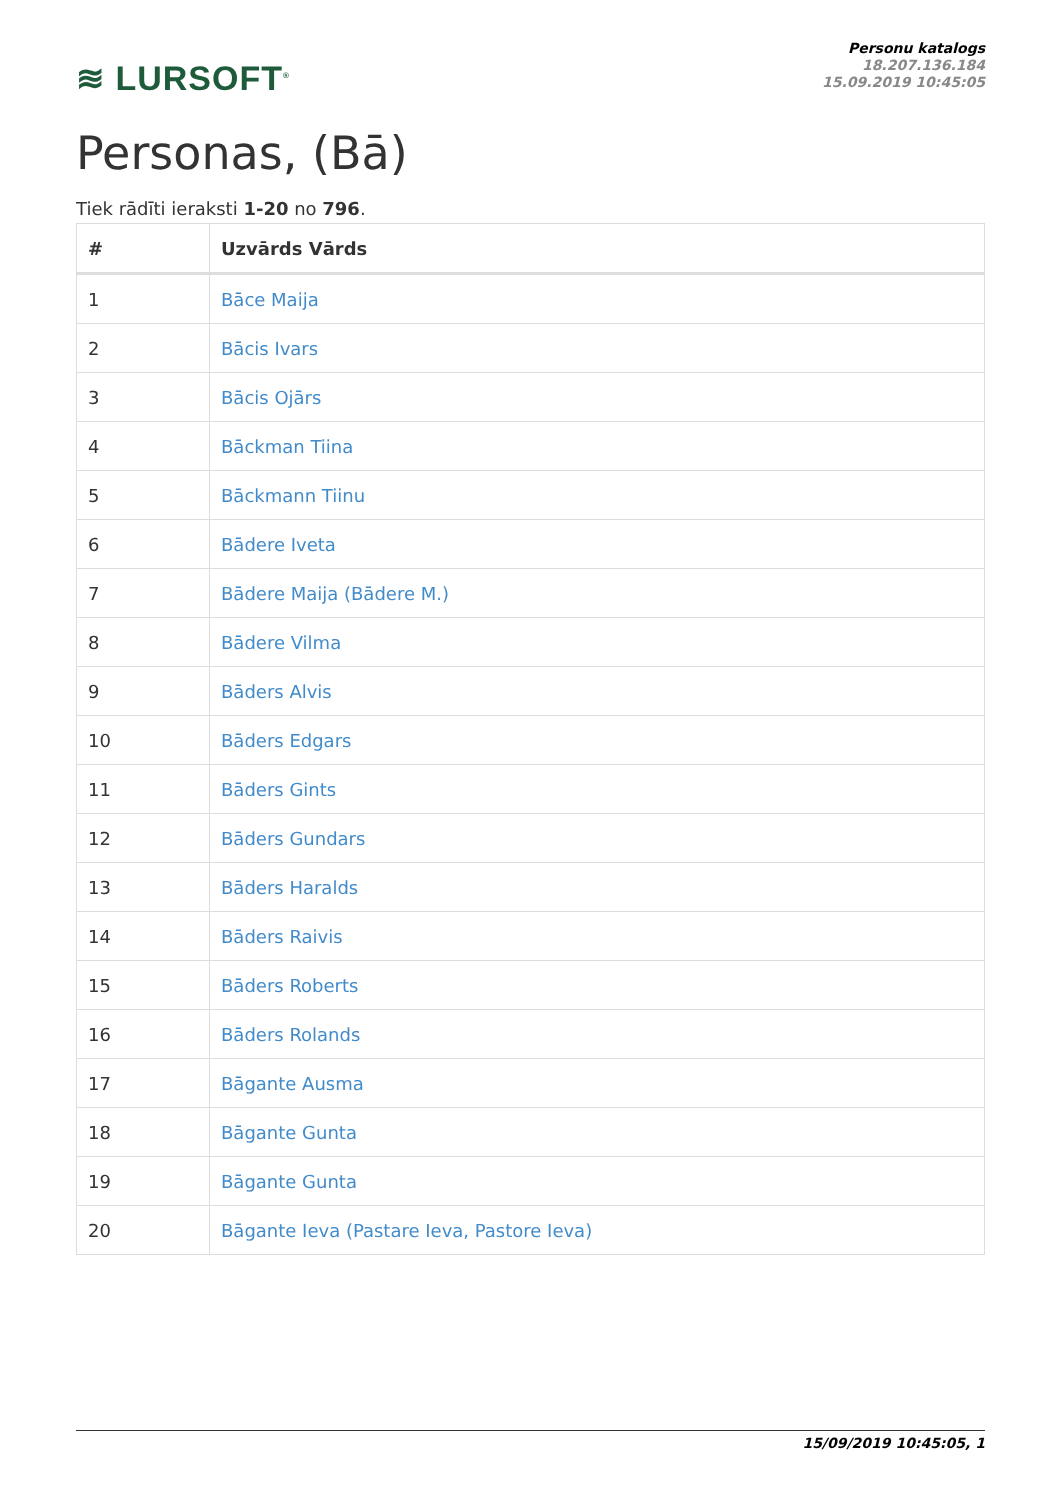≋ LURSOFT<sup>®</sup>
Personu katalogs
18.207.136.184
15.09.2019 10:45:05
Personas, (Bā)
Tiek rādīti ieraksti 1-20 no 796.
| # | Uzvārds Vārds |
| --- | --- |
| 1 | Bāce Maija |
| 2 | Bācis Ivars |
| 3 | Bācis Ojārs |
| 4 | Bāckman Tiina |
| 5 | Bāckmann Tiinu |
| 6 | Bādere Iveta |
| 7 | Bādere Maija (Bādere M.) |
| 8 | Bādere Vilma |
| 9 | Bāders Alvis |
| 10 | Bāders Edgars |
| 11 | Bāders Gints |
| 12 | Bāders Gundars |
| 13 | Bāders Haralds |
| 14 | Bāders Raivis |
| 15 | Bāders Roberts |
| 16 | Bāders Rolands |
| 17 | Bāgante Ausma |
| 18 | Bāgante Gunta |
| 19 | Bāgante Gunta |
| 20 | Bāgante Ieva (Pastare Ieva, Pastore Ieva) |
15/09/2019 10:45:05, 1